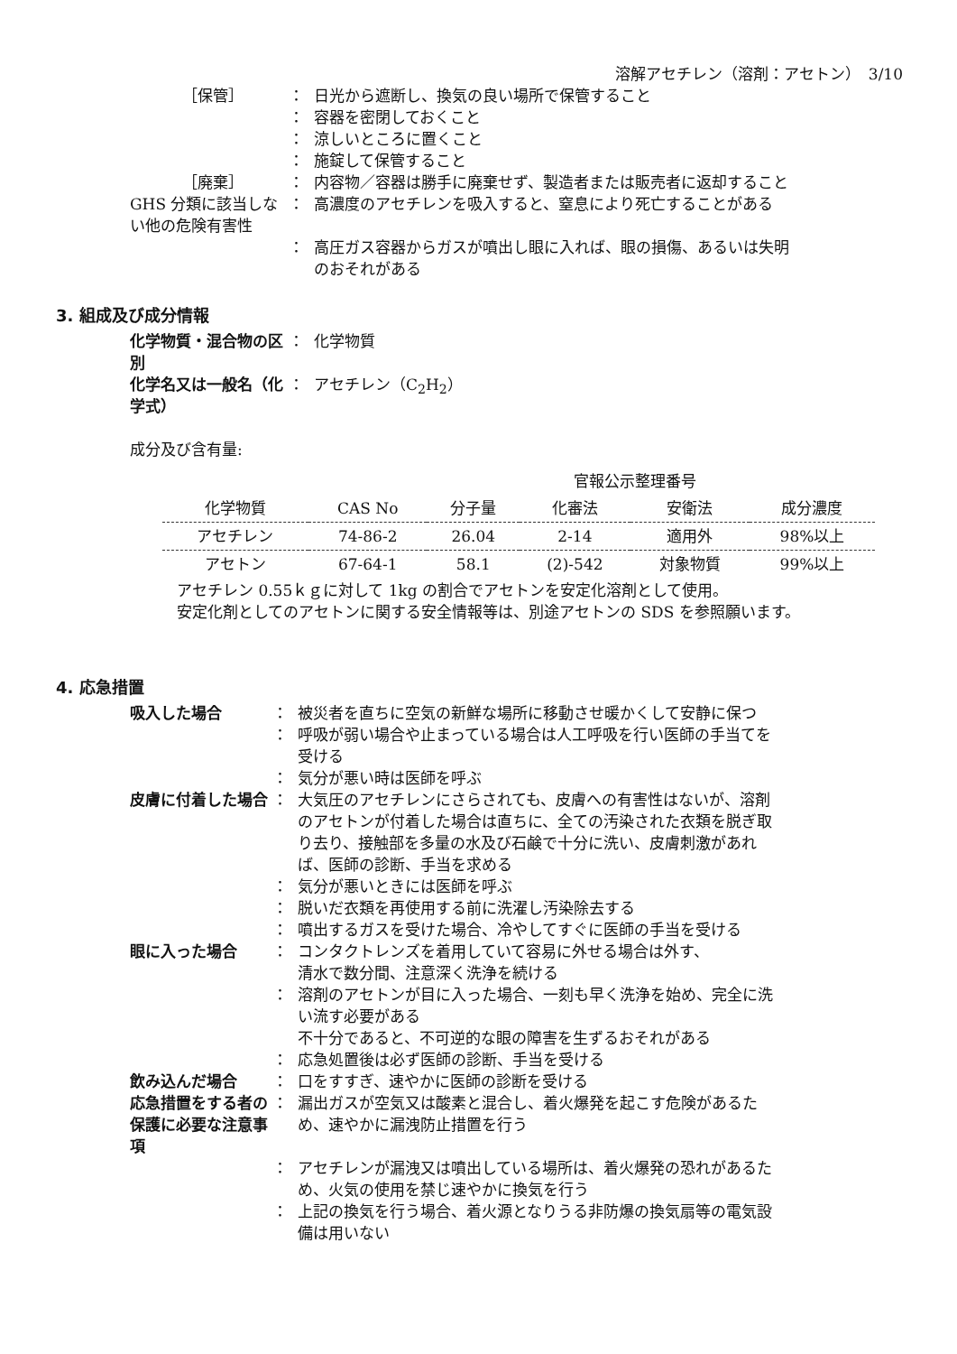溶解アセチレン（溶剤：アセトン）　3/10
［保管］ ： 日光から遮断し、換気の良い場所で保管すること
： 容器を密閉しておくこと
： 涼しいところに置くこと
： 施錠して保管すること
［廃棄］ ： 内容物／容器は勝手に廃棄せず、製造者または販売者に返却すること
GHS 分類に該当しない他の危険有害性
： 高濃度のアセチレンを吸入すると、窒息により死亡することがある
： 高圧ガス容器からガスが噴出し眼に入れば、眼の損傷、あるいは失明のおそれがある
3. 組成及び成分情報
化学物質・混合物の区別 ： 化学物質
化学名又は一般名（化学式） ： アセチレン（C<sub>2</sub>H<sub>2</sub>）
成分及び含有量:
| | | | 官報公示整理番号 | | |
| --- | --- | --- | --- | --- | --- |
| 化学物質 | CAS No | 分子量 | 化審法 | 安衛法 | 成分濃度 |
| アセチレン | 74-86-2 | 26.04 | 2-14 | 適用外 | 98%以上 |
| アセトン | 67-64-1 | 58.1 | (2)-542 | 対象物質 | 99%以上 |
アセチレン 0.55ｋｇに対して 1kg の割合でアセトンを安定化溶剤として使用。
安定化剤としてのアセトンに関する安全情報等は、別途アセトンの SDS を参照願います。
4. 応急措置
吸入した場合 ： 被災者を直ちに空気の新鮮な場所に移動させ暖かくして安静に保つ
： 呼吸が弱い場合や止まっている場合は人工呼吸を行い医師の手当てを受ける
： 気分が悪い時は医師を呼ぶ
皮膚に付着した場合 ： 大気圧のアセチレンにさらされても、皮膚への有害性はないが、溶剤のアセトンが付着した場合は直ちに、全ての汚染された衣類を脱ぎ取り去り、接触部を多量の水及び石鹸で十分に洗い、皮膚刺激があれば、医師の診断、手当を求める
： 気分が悪いときには医師を呼ぶ
： 脱いだ衣類を再使用する前に洗濯し汚染除去する
： 噴出するガスを受けた場合、冷やしてすぐに医師の手当を受ける
眼に入った場合 ： コンタクトレンズを着用していて容易に外せる場合は外す、
清水で数分間、注意深く洗浄を続ける
： 溶剤のアセトンが目に入った場合、一刻も早く洗浄を始め、完全に洗い流す必要がある
不十分であると、不可逆的な眼の障害を生ずるおそれがある
： 応急処置後は必ず医師の診断、手当を受ける
飲み込んだ場合 ： 口をすすぎ、速やかに医師の診断を受ける
応急措置をする者の保護に必要な注意事項
： 漏出ガスが空気又は酸素と混合し、着火爆発を起こす危険があるため、速やかに漏洩防止措置を行う
： アセチレンが漏洩又は噴出している場所は、着火爆発の恐れがあるため、火気の使用を禁じ速やかに換気を行う
： 上記の換気を行う場合、着火源となりうる非防爆の換気扇等の電気設備は用いない